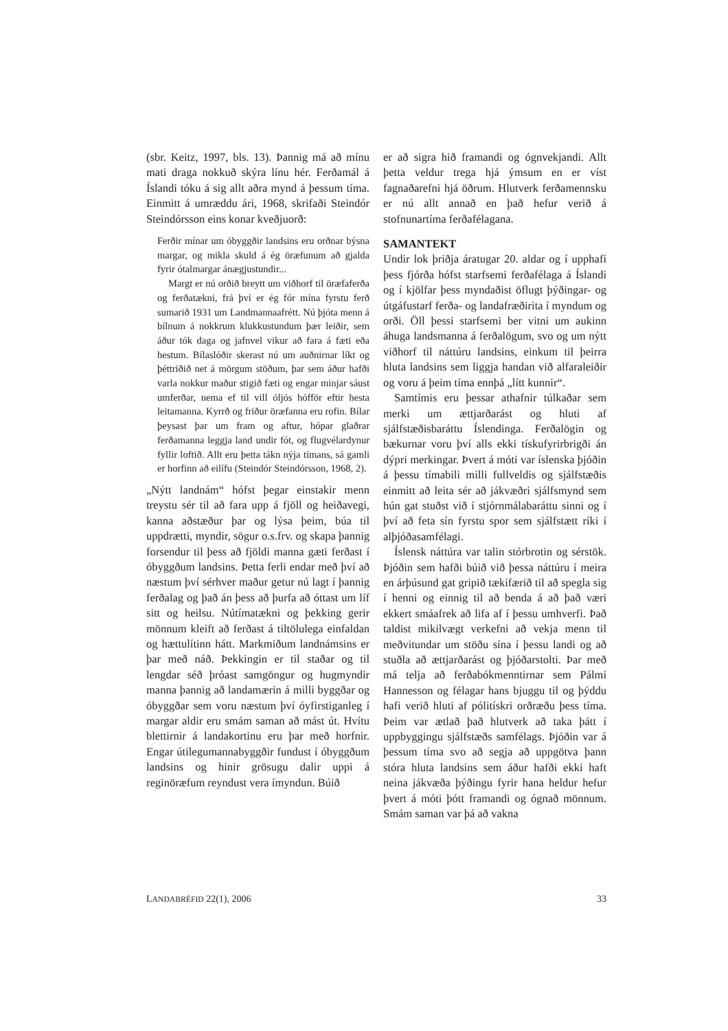(sbr. Keitz, 1997, bls. 13). Þannig má að mínu mati draga nokkuð skýra línu hér. Ferðamál á Íslandi tóku á sig allt aðra mynd á þessum tíma. Einmitt á umræddu ári, 1968, skrifaði Steindór Steindórsson eins konar kveðjuorð:
Ferðir mínar um óbyggðir landsins eru orðnar býsna margar, og mikla skuld á ég öræfunum að gjalda fyrir ótalmargar ánægjustundir...
Margt er nú orðið breytt um viðhorf til öræfaferða og ferðatækni, frá því er ég fór mína fyrstu ferð sumarið 1931 um Landmannaafrétt. Nú þjóta menn á bílnum á nokkrum klukkustundum þær leiðir, sem áður tók daga og jafnvel vikur að fara á fæti eða hestum. Bílaslóðir skerast nú um auðnirnar líkt og þéttriðið net á mörgum stöðum, þar sem áður hafði varla nokkur maður stigið fæti og engar minjar sáust umferðar, nema ef til vill óljós hófför eftir hesta leitamanna. Kyrrð og friður öræfanna eru rofin. Bílar þeysast þar um fram og aftur, hópar glaðrar ferðamanna leggja land undir fót, og flugvélardynur fyllir loftið. Allt eru þetta tákn nýja tímans, sá gamli er horfinn að eilífu (Steindór Steindórsson, 1968, 2).
„Nýtt landnám“ hófst þegar einstakir menn treystu sér til að fara upp á fjöll og heiðavegi, kanna aðstæður þar og lýsa þeim, búa til uppdrætti, myndir, sögur o.s.frv. og skapa þannig forsendur til þess að fjöldi manna gæti ferðast í óbyggðum landsins. Þetta ferli endar með því að næstum því sérhver maður getur nú lagt í þannig ferðalag og það án þess að þurfa að óttast um líf sitt og heilsu. Nútímatækni og þekking gerir mönnum kleift að ferðast á tiltölulega einfaldan og hættulítinn hátt. Markmiðum landnámsins er þar með náð. Þekkingin er til staðar og til lengdar séð þróast samgöngur og hugmyndir manna þannig að landamærin á milli byggðar og óbyggðar sem voru næstum því óyfirstiganleg í margar aldir eru smám saman að mást út. Hvítu blettirnir á landakortinu eru þar með horfnir. Engar útilegumannabyggðir fundust í óbyggðum landsins og hinir grösugu dalir uppi á reginöræfum reyndust vera ímyndun. Búið
er að sigra hið framandi og ógnvekjandi. Allt þetta veldur trega hjá ýmsum en er víst fagnaðarefni hjá öðrum. Hlutverk ferðamennsku er nú allt annað en það hefur verið á stofnunartíma ferðafélagana.
SAMANTEKT
Undir lok þriðja áratugar 20. aldar og í upphafi þess fjórða hófst starfsemi ferðafélaga á Íslandi og í kjölfar þess myndaðist öflugt þýðingar- og útgáfustarf ferða- og landafræðirita í myndum og orði. Öll þessi starfsemi ber vitni um aukinn áhuga landsmanna á ferðalögum, svo og um nýtt viðhorf til náttúru landsins, einkum til þeirra hluta landsins sem liggja handan við alfaraleiðir og voru á þeim tíma ennþá „lítt kunnir“.
Samtímis eru þessar athafnir túlkaðar sem merki um ættjarðarást og hluti af sjálfstæðisbaráttu Íslendinga. Ferðalögin og bækurnar voru því alls ekki tískufyrirbrigði án dýpri merkingar. Þvert á móti var íslenska þjóðin á þessu tímabili milli fullveldis og sjálfstæðis einmitt að leita sér að jákvæðri sjálfsmynd sem hún gat stuðst við í stjórnmálabaráttu sinni og í því að feta sín fyrstu spor sem sjálfstætt ríki í alþjóðasamfélagi.
Íslensk náttúra var talin stórbrotin og sérstök. Þjóðin sem hafði búið við þessa náttúru í meira en árþúsund gat gripið tækifærið til að spegla sig í henni og einnig til að benda á að það væri ekkert smáafrek að lifa af í þessu umhverfi. Það taldist mikilvægt verkefni að vekja menn til meðvitundar um stöðu sína í þessu landi og að stuðla að ættjarðarást og þjóðarstolti. Þar með má telja að ferðabókmenntirnar sem Pálmi Hannesson og félagar hans bjuggu til og þýddu hafi verið hluti af pólitískri orðræðu þess tíma. Þeim var ætlað það hlutverk að taka þátt í uppbyggingu sjálfstæðs samfélags. Þjóðin var á þessum tíma svo að segja að uppgötva þann stóra hluta landsins sem áður hafði ekki haft neina jákvæða þýðingu fyrir hana heldur hefur þvert á móti þótt framandi og ógnað mönnum. Smám saman var þá að vakna
LANDABRÉFID 22(1), 2006 33